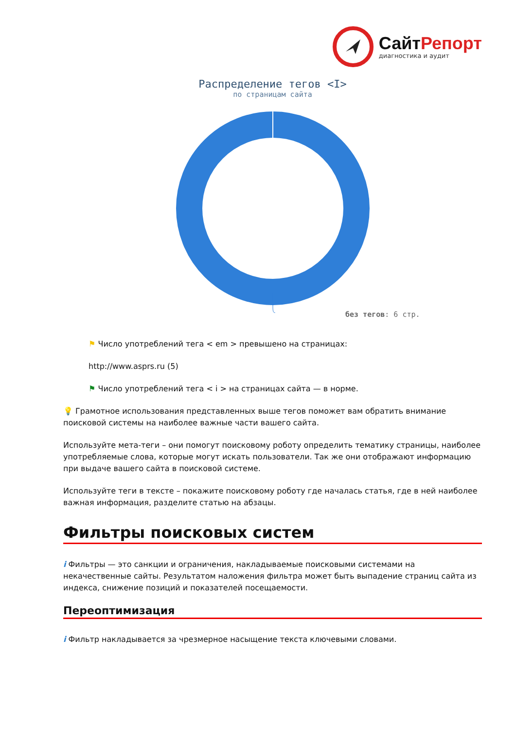СайтРепорт
диагностика и аудит
Распределение тегов <I>
по страницам сайта
без тегов: 6 стр.
⚑ Число употреблений тега < em > превышено на страницах:
http://www.asprs.ru (5)
⚑ Число употреблений тега < i > на страницах сайта — в норме.
💡 Грамотное использования представленных выше тегов поможет вам обратить внимание поисковой системы на наиболее важные части вашего сайта.
Используйте мета-теги – они помогут поисковому роботу определить тематику страницы, наиболее употребляемые слова, которые могут искать пользователи. Так же они отображают информацию при выдаче вашего сайта в поисковой системе.
Используйте теги в тексте – покажите поисковому роботу где началась статья, где в ней наиболее важная информация, разделите статью на абзацы.
Фильтры поисковых систем
i Фильтры — это санкции и ограничения, накладываемые поисковыми системами на некачественные сайты. Результатом наложения фильтра может быть выпадение страниц сайта из индекса, снижение позиций и показателей посещаемости.
Переоптимизация
i Фильтр накладывается за чрезмерное насыщение текста ключевыми словами.